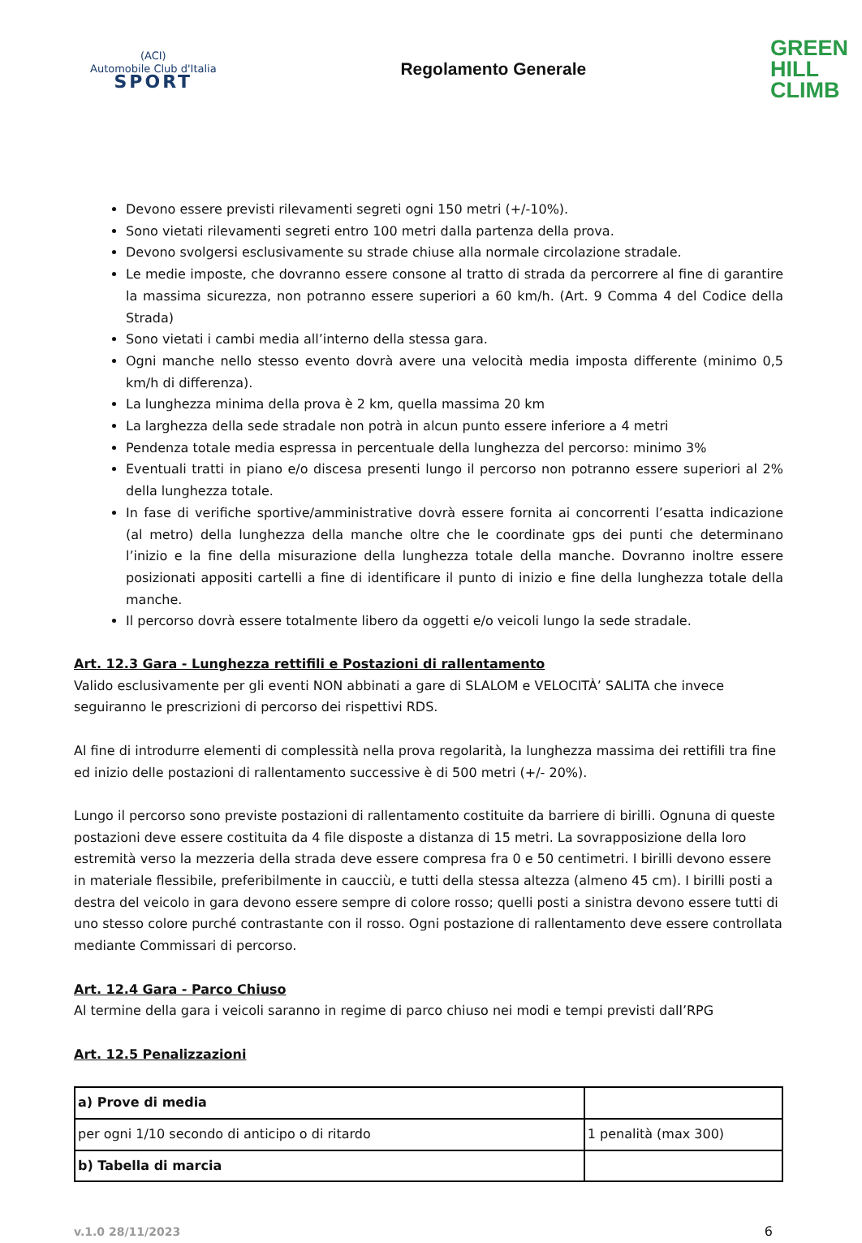(ACI)
Automobile Club d'Italia
SPORT
Regolamento Generale
GREEN
HILL
CLIMB
Devono essere previsti rilevamenti segreti ogni 150 metri (+/-10%).
Sono vietati rilevamenti segreti entro 100 metri dalla partenza della prova.
Devono svolgersi esclusivamente su strade chiuse alla normale circolazione stradale.
Le medie imposte, che dovranno essere consone al tratto di strada da percorrere al fine di garantire la massima sicurezza, non potranno essere superiori a 60 km/h. (Art. 9 Comma 4 del Codice della Strada)
Sono vietati i cambi media all’interno della stessa gara.
Ogni manche nello stesso evento dovrà avere una velocità media imposta differente (minimo 0,5 km/h di differenza).
La lunghezza minima della prova è 2 km, quella massima 20 km
La larghezza della sede stradale non potrà in alcun punto essere inferiore a 4 metri
Pendenza totale media espressa in percentuale della lunghezza del percorso: minimo 3%
Eventuali tratti in piano e/o discesa presenti lungo il percorso non potranno essere superiori al 2% della lunghezza totale.
In fase di verifiche sportive/amministrative dovrà essere fornita ai concorrenti l’esatta indicazione (al metro) della lunghezza della manche oltre che le coordinate gps dei punti che determinano l’inizio e la fine della misurazione della lunghezza totale della manche. Dovranno inoltre essere posizionati appositi cartelli a fine di identificare il punto di inizio e fine della lunghezza totale della manche.
Il percorso dovrà essere totalmente libero da oggetti e/o veicoli lungo la sede stradale.
Art. 12.3 Gara - Lunghezza rettifili e Postazioni di rallentamento
Valido esclusivamente per gli eventi NON abbinati a gare di SLALOM e VELOCITÀ’ SALITA che invece seguiranno le prescrizioni di percorso dei rispettivi RDS.
Al fine di introdurre elementi di complessità nella prova regolarità, la lunghezza massima dei rettifili tra fine ed inizio delle postazioni di rallentamento successive è di 500 metri (+/- 20%).
Lungo il percorso sono previste postazioni di rallentamento costituite da barriere di birilli. Ognuna di queste postazioni deve essere costituita da 4 file disposte a distanza di 15 metri. La sovrapposizione della loro estremità verso la mezzeria della strada deve essere compresa fra 0 e 50 centimetri. I birilli devono essere in materiale flessibile, preferibilmente in caucciù, e tutti della stessa altezza (almeno 45 cm). I birilli posti a destra del veicolo in gara devono essere sempre di colore rosso; quelli posti a sinistra devono essere tutti di uno stesso colore purché contrastante con il rosso. Ogni postazione di rallentamento deve essere controllata mediante Commissari di percorso.
Art. 12.4 Gara - Parco Chiuso
Al termine della gara i veicoli saranno in regime di parco chiuso nei modi e tempi previsti dall’RPG
Art. 12.5 Penalizzazioni
| a) Prove di media | |
| per ogni 1/10 secondo di anticipo o di ritardo | 1 penalità (max 300) |
| b) Tabella di marcia | |
v.1.0 28/11/2023 6